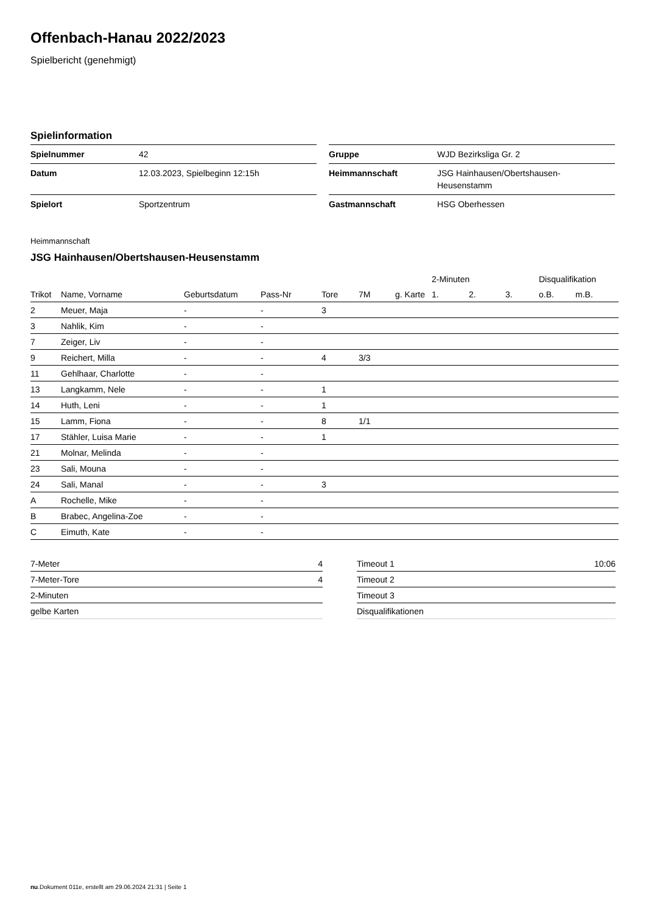Offenbach-Hanau 2022/2023
Spielbericht (genehmigt)
Spielinformation
| Spielnummer | 42 |
| Datum | 12.03.2023, Spielbeginn 12:15h |
| Spielort | Sportzentrum |
| Gruppe | WJD Bezirksliga Gr. 2 |
| Heimmannschaft | JSG Hainhausen/Obertshausen- Heusenstamm |
| Gastmannschaft | HSG Oberhessen |
Heimmannschaft
JSG Hainhausen/Obertshausen-Heusenstamm
| | | | | | | | 2-Minuten | | | Disqualifikation | |
| --- | --- | --- | --- | --- | --- | --- | --- | --- | --- | --- | --- |
| Trikot | Name, Vorname | Geburtsdatum | Pass-Nr | Tore | 7M | g. Karte | 1. | 2. | 3. | o.B. | m.B. |
| 2 | Meuer, Maja | - | - | 3 | | | | | | | |
| 3 | Nahlik, Kim | - | - | | | | | | | | |
| 7 | Zeiger, Liv | - | - | | | | | | | | |
| 9 | Reichert, Milla | - | - | 4 | 3/3 | | | | | | |
| 11 | Gehlhaar, Charlotte | - | - | | | | | | | | |
| 13 | Langkamm, Nele | - | - | 1 | | | | | | | |
| 14 | Huth, Leni | - | - | 1 | | | | | | | |
| 15 | Lamm, Fiona | - | - | 8 | 1/1 | | | | | | |
| 17 | Stähler, Luisa Marie | - | - | 1 | | | | | | | |
| 21 | Molnar, Melinda | - | - | | | | | | | | |
| 23 | Sali, Mouna | - | - | | | | | | | | |
| 24 | Sali, Manal | - | - | 3 | | | | | | | |
| A | Rochelle, Mike | - | - | | | | | | | | |
| B | Brabec, Angelina-Zoe | - | - | | | | | | | | |
| C | Eimuth, Kate | - | - | | | | | | | | |
| 7-Meter | 4 |
| 7-Meter-Tore | 4 |
| 2-Minuten | |
| gelbe Karten | |
| Timeout 1 | 10:06 |
| Timeout 2 | |
| Timeout 3 | |
| Disqualifikationen | |
nu.Dokument 011e, erstellt am 29.06.2024 21:31 | Seite 1